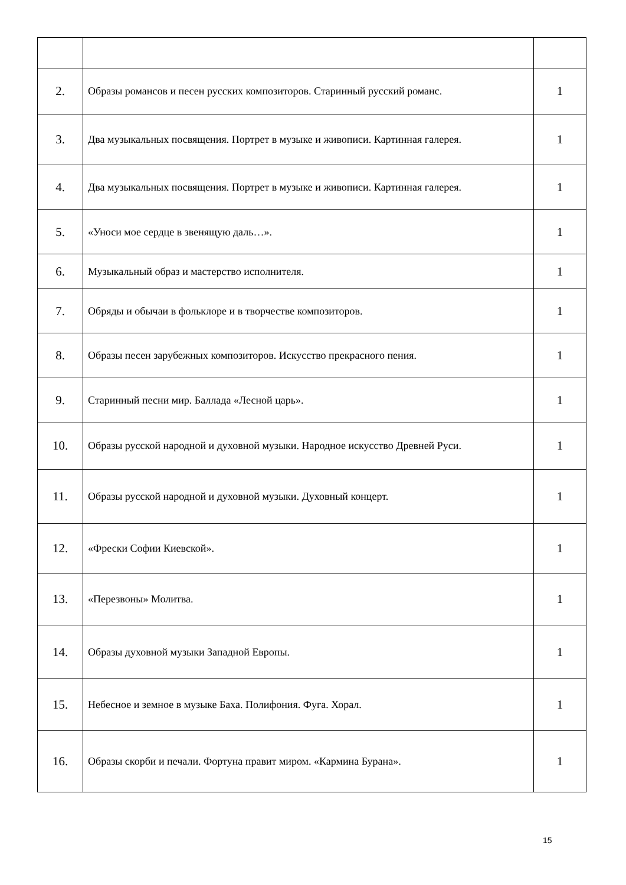| 2. | Образы романсов и песен русских композиторов. Старинный русский романс. | 1 |
| 3. | Два музыкальных посвящения. Портрет в музыке и живописи. Картинная галерея. | 1 |
| 4. | Два музыкальных посвящения. Портрет в музыке и живописи. Картинная галерея. | 1 |
| 5. | «Уноси мое сердце в звенящую даль…». | 1 |
| 6. | Музыкальный образ и мастерство исполнителя. | 1 |
| 7. | Обряды и обычаи в фольклоре и в творчестве композиторов. | 1 |
| 8. | Образы песен зарубежных композиторов. Искусство прекрасного пения. | 1 |
| 9. | Старинный песни мир. Баллада «Лесной царь». | 1 |
| 10. | Образы русской народной и духовной музыки. Народное искусство Древней Руси. | 1 |
| 11. | Образы русской народной и духовной музыки. Духовный концерт. | 1 |
| 12. | «Фрески Софии Киевской». | 1 |
| 13. | «Перезвоны» Молитва. | 1 |
| 14. | Образы духовной музыки Западной Европы. | 1 |
| 15. | Небесное и земное в музыке Баха. Полифония. Фуга. Хорал. | 1 |
| 16. | Образы скорби и печали. Фортуна правит миром. «Кармина Бурана». | 1 |
15